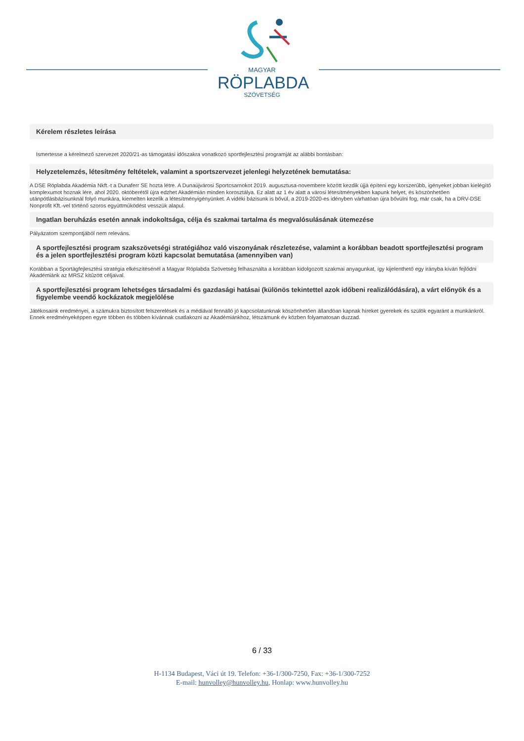MAGYAR
RÖPLABDA
SZÖVETSÉG
Kérelem részletes leírása
Ismertesse a kérelmező szervezet 2020/21-as támogatási időszakra vonatkozó sportfejlesztési programját az alábbi bontásban:
Helyzetelemzés, létesítmény feltételek, valamint a sportszervezet jelenlegi helyzetének bemutatása:
A DSE Röplabda Akadémia Nkft.-t a Dunaferr SE hozta létre. A Dunaújvárosi Sportcsarnokot 2019. augusztusa-novembere között kezdik újjá építeni egy korszerűbb, igényeket jobban kielégítő komplexumot hoznak lére, ahol 2020. októberétől újra edzhet Akadémián minden korosztálya. Ez alatt az 1 év alatt a városi létesítményekben kapunk helyet, és köszönhetően utánpótlásbázisunknál folyó munkára, kiemelten kezelik a létesítményigényünket. A vidéki bázisunk is bővül, a 2019-2020-es idényben várhatóan újra bővülni fog, már csak, ha a DRV-DSE Nonprofit Kft.-vel történő szoros együttműködést vesszük alapul.
Ingatlan beruházás esetén annak indokoltsága, célja és szakmai tartalma és megvalósulásának ütemezése
Pályázatom szempontjából nem releváns.
A sportfejlesztési program szakszövetségi stratégiához való viszonyának részletezése, valamint a korábban beadott sportfejlesztési program és a jelen sportfejlesztési program közti kapcsolat bemutatása (amennyiben van)
Korábban a Sportágfejlesztési stratégia elkészítésénél a Magyar Röplabda Szövetség felhasználta a korábban kidolgozott szakmai anyagunkat, így kijelenthető egy irányba kíván fejlődni Akadémiánk az MRSZ kitűzött céljaival.
A sportfejlesztési program lehetséges társadalmi és gazdasági hatásai (különös tekintettel azok időbeni realizálódására), a várt előnyök és a figyelembe veendő kockázatok megjelölése
Játékosaink eredményei, a számukra biztosított felszerelések és a médiával fennálló jó kapcsolatunknak köszönhetően állandóan kapnak híreket gyerekek és szülök egyaránt a munkánkról. Ennek eredményeképpen egyre többen és többen kívánnak csatlakozni az Akadémiánkhoz, létszámunk év közben folyamatosan duzzad.
6 / 33
H-1134 Budapest, Váci út 19. Telefon: +36-1/300-7250, Fax: +36-1/300-7252
E-mail: hunvolley@hunvolley.hu, Honlap: www.hunvolley.hu